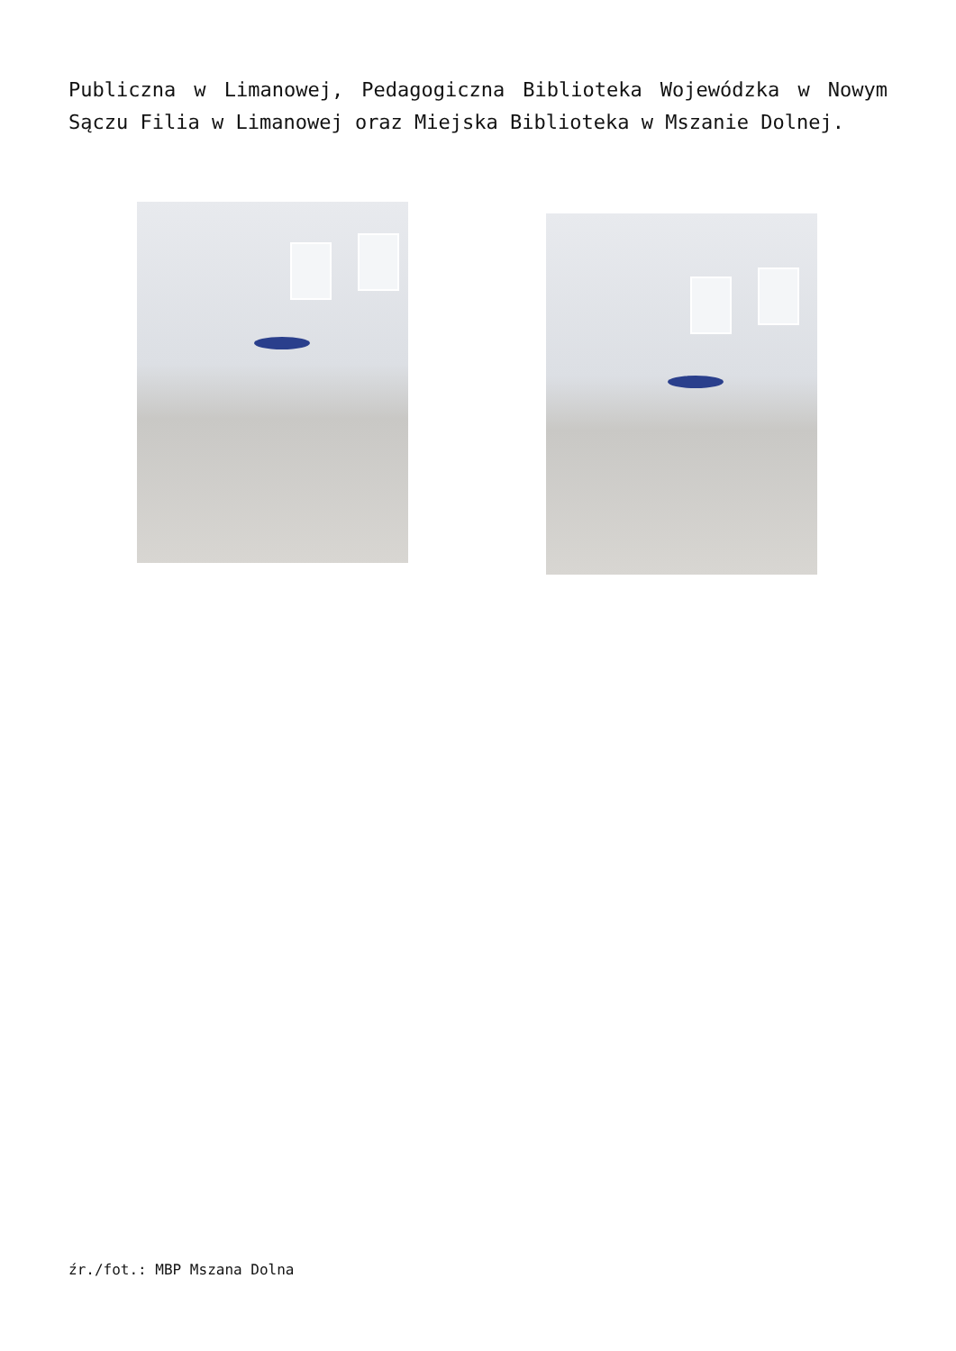Publiczna w Limanowej, Pedagogiczna Biblioteka Wojewódzka w Nowym Sączu Filia w Limanowej oraz Miejska Biblioteka w Mszanie Dolnej.
źr./fot.: MBP Mszana Dolna